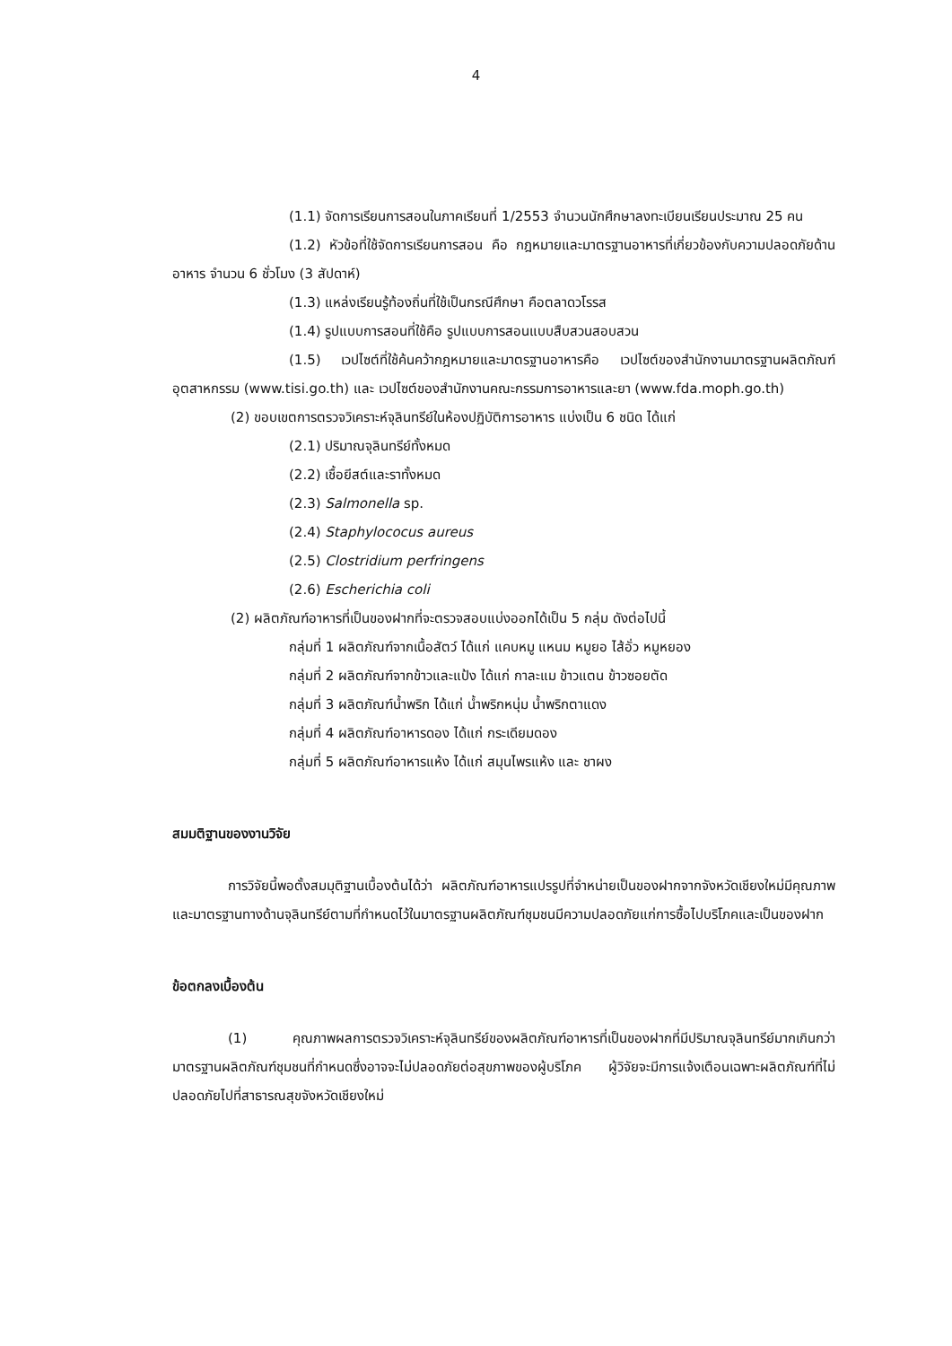4
(1.1) จัดการเรียนการสอนในภาคเรียนที่ 1/2553 จำนวนนักศึกษาลงทะเบียนเรียนประมาณ 25 คน
(1.2) หัวข้อที่ใช้จัดการเรียนการสอน คือ กฎหมายและมาตรฐานอาหารที่เกี่ยวข้องกับความปลอดภัยด้านอาหาร จำนวน 6 ชั่วโมง (3 สัปดาห์)
(1.3) แหล่งเรียนรู้ท้องถิ่นที่ใช้เป็นกรณีศึกษา คือตลาดวโรรส
(1.4) รูปแบบการสอนที่ใช้คือ รูปแบบการสอนแบบสืบสวนสอบสวน
(1.5) เวปไซต์ที่ใช้ค้นคว้ากฎหมายและมาตรฐานอาหารคือ เวปไซต์ของสำนักงานมาตรฐานผลิตภัณฑ์อุตสาหกรรม (www.tisi.go.th) และ เวปไซต์ของสำนักงานคณะกรรมการอาหารและยา (www.fda.moph.go.th)
(2) ขอบเขตการตรวจวิเคราะห์จุลินทรีย์ในห้องปฏิบัติการอาหาร แบ่งเป็น 6 ชนิด ได้แก่
(2.1) ปริมาณจุลินทรีย์ทั้งหมด
(2.2) เชื้อยีสต์และราทั้งหมด
(2.3) Salmonella sp.
(2.4) Staphylococus aureus
(2.5) Clostridium perfringens
(2.6) Escherichia coli
(2) ผลิตภัณฑ์อาหารที่เป็นของฝากที่จะตรวจสอบแบ่งออกได้เป็น 5 กลุ่ม ดังต่อไปนี้
กลุ่มที่ 1 ผลิตภัณฑ์จากเนื้อสัตว์ ได้แก่ แคบหมู แหนม หมูยอ ไส้อั่ว หมูหยอง
กลุ่มที่ 2 ผลิตภัณฑ์จากข้าวและแป้ง ได้แก่ กาละแม ข้าวแตน ข้าวซอยตัด
กลุ่มที่ 3 ผลิตภัณฑ์น้ำพริก ได้แก่ น้ำพริกหนุ่ม น้ำพริกตาแดง
กลุ่มที่ 4 ผลิตภัณฑ์อาหารดอง ได้แก่ กระเดียมดอง
กลุ่มที่ 5 ผลิตภัณฑ์อาหารแห้ง ได้แก่ สมุนไพรแห้ง และ ชาผง
สมมติฐานของงานวิจัย
การวิจัยนี้พอตั้งสมมุติฐานเบื้องต้นได้ว่า ผลิตภัณฑ์อาหารแปรรูปที่จำหน่ายเป็นของฝากจากจังหวัดเชียงใหม่มีคุณภาพและมาตรฐานทางด้านจุลินทรีย์ตามที่กำหนดไว้ในมาตรฐานผลิตภัณฑ์ชุมชนมีความปลอดภัยแก่การซื้อไปบริโภคและเป็นของฝาก
ข้อตกลงเบื้องต้น
(1) คุณภาพผลการตรวจวิเคราะห์จุลินทรีย์ของผลิตภัณฑ์อาหารที่เป็นของฝากที่มีปริมาณจุลินทรีย์มากเกินกว่ามาตรฐานผลิตภัณฑ์ชุมชนที่กำหนดซึ่งอาจจะไม่ปลอดภัยต่อสุขภาพของผู้บริโภค ผู้วิจัยจะมีการแจ้งเตือนเฉพาะผลิตภัณฑ์ที่ไม่ปลอดภัยไปที่สาธารณสุขจังหวัดเชียงใหม่